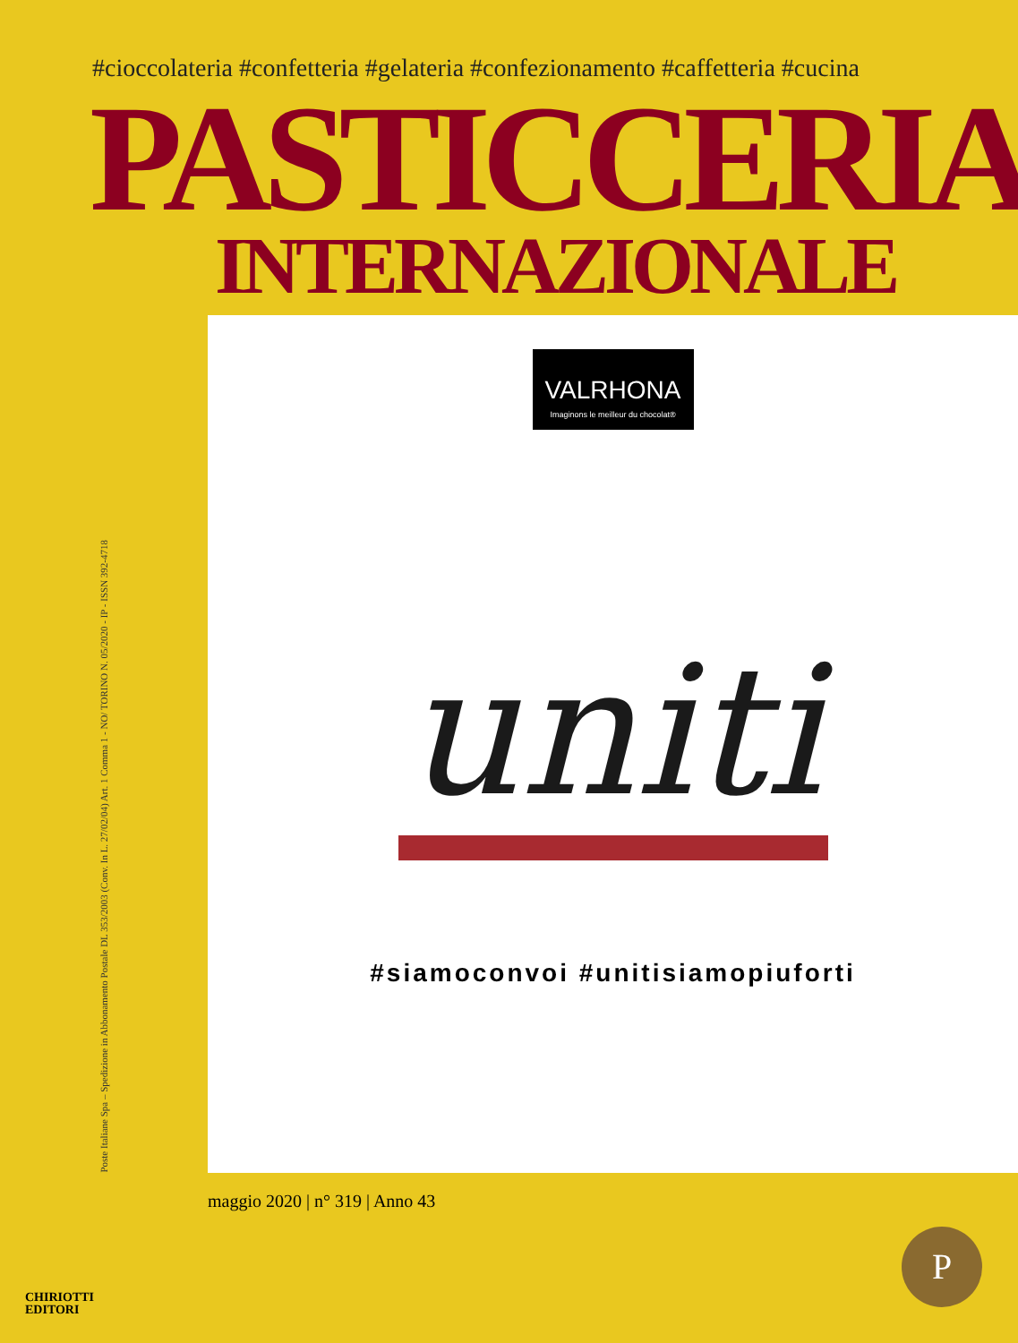#cioccolateria #confetteria #gelateria #confezionamento #caffetteria #cucina
PASTICCERIA
INTERNAZIONALE
Poste Italiane Spa – Spedizione in Abbonamento Postale DL 353/2003 (Conv. In L. 27/02/04) Art. 1 Comma 1 - NO/ TORINO N. 05/2020 - IP - ISSN 392-4718
VALRHONA Imaginons le meilleur du chocolat®
uniti
#siamoconvoi #unitisiamopiuforti
maggio 2020 | n° 319 | Anno 43
CHIRIOTTI
EDITORI
P